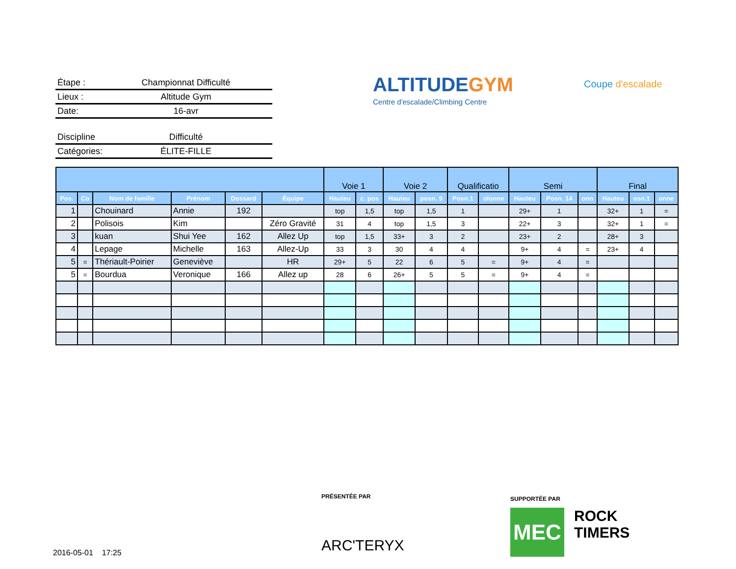Étape : Championnat Difficulté
Lieux : Altitude Gym
Date: 16-avr
Discipline Difficulté
Catégories: ÉLITE-FILLE
ALTITUDEGYM
Centre d'escalade/Climbing Centre
Coupe d'escalade
| | | | | | | Voie 1 | | Voie 2 | | Qualificatio | | Semi | | | Final | | |
| --- | --- | --- | --- | --- | --- | --- | --- | --- | --- | --- | --- | --- | --- | --- | --- | --- | --- |
| Pos. | Co | Nom de famille | Prénom | Dossard | Équipe | Hauteu | c. pos | Hauteu | posn. 9 | Posn.1 | olonne | Hauteu | Posn. 14 | onn | Hauteu | osn.1 | onne |
| 1 | | Chouinard | Annie | 192 | | top | 1,5 | top | 1,5 | 1 | | 29+ | 1 | | 32+ | 1 | = |
| 2 | | Polisois | Kim | | Zéro Gravité | 31 | 4 | top | 1,5 | 3 | | 22+ | 3 | | 32+ | 1 | = |
| 3 | | kuan | Shui Yee | 162 | Allez Up | top | 1,5 | 33+ | 3 | 2 | | 23+ | 2 | | 28+ | 3 | |
| 4 | | Lepage | Michelle | 163 | Allez-Up | 33 | 3 | 30 | 4 | 4 | | 9+ | 4 | = | 23+ | 4 | |
| 5 | = | Thériault-Poirier | Geneviève | | HR | 29+ | 5 | 22 | 6 | 5 | = | 9+ | 4 | = | | | |
| 5 | = | Bourdua | Veronique | 166 | Allez up | 28 | 6 | 26+ | 5 | 5 | = | 9+ | 4 | = | | | |
PRÉSENTÉE PAR
ARC'TERYX
SUPPORTÉE PAR
MEC
ROCK
TIMERS
2016-05-01 17:25